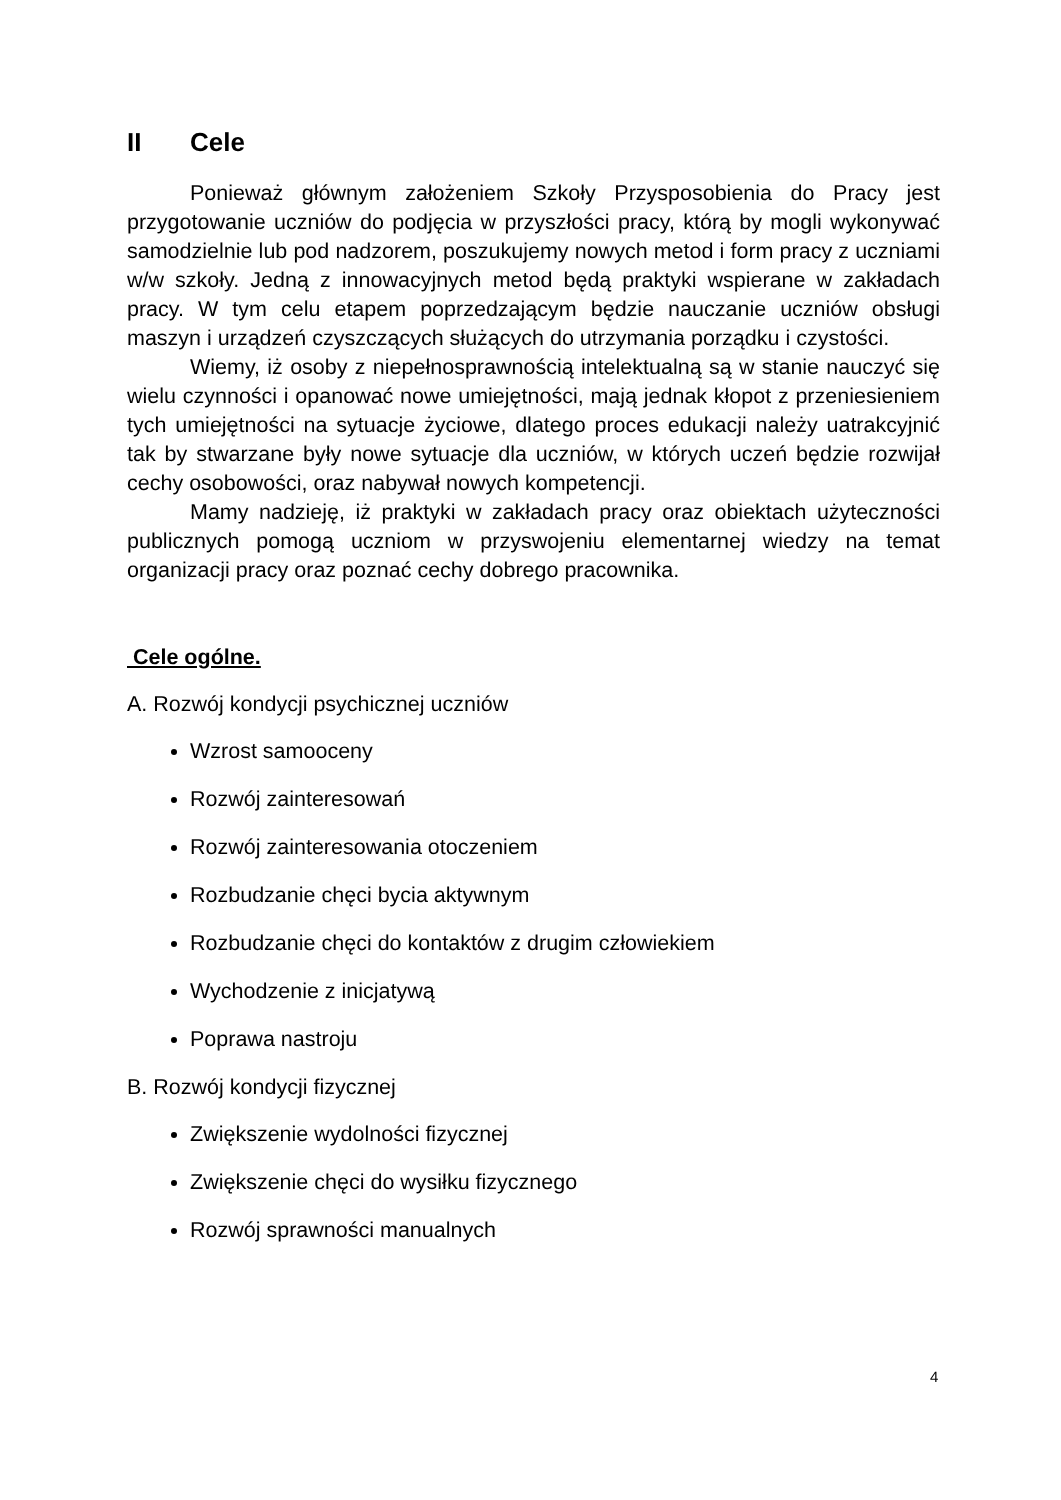II Cele
Ponieważ głównym założeniem Szkoły Przysposobienia do Pracy jest przygotowanie uczniów do podjęcia w przyszłości pracy, którą by mogli wykonywać samodzielnie lub pod nadzorem, poszukujemy nowych metod i form pracy z uczniami w/w szkoły. Jedną z innowacyjnych metod będą praktyki wspierane w zakładach pracy. W tym celu etapem poprzedzającym będzie nauczanie uczniów obsługi maszyn i urządzeń czyszczących służących do utrzymania porządku i czystości.
Wiemy, iż osoby z niepełnosprawnością intelektualną są w stanie nauczyć się wielu czynności i opanować nowe umiejętności, mają jednak kłopot z przeniesieniem tych umiejętności na sytuacje życiowe, dlatego proces edukacji należy uatrakcyjnić tak by stwarzane były nowe sytuacje dla uczniów, w których uczeń będzie rozwijał cechy osobowości, oraz nabywał nowych kompetencji.
Mamy nadzieję, iż praktyki w zakładach pracy oraz obiektach użyteczności publicznych pomogą uczniom w przyswojeniu elementarnej wiedzy na temat organizacji pracy oraz poznać cechy dobrego pracownika.
Cele ogólne.
A. Rozwój kondycji psychicznej uczniów
Wzrost samooceny
Rozwój zainteresowań
Rozwój zainteresowania otoczeniem
Rozbudzanie chęci bycia aktywnym
Rozbudzanie chęci do kontaktów z drugim człowiekiem
Wychodzenie z inicjatywą
Poprawa nastroju
B. Rozwój kondycji fizycznej
Zwiększenie wydolności fizycznej
Zwiększenie chęci do wysiłku fizycznego
Rozwój sprawności manualnych
4